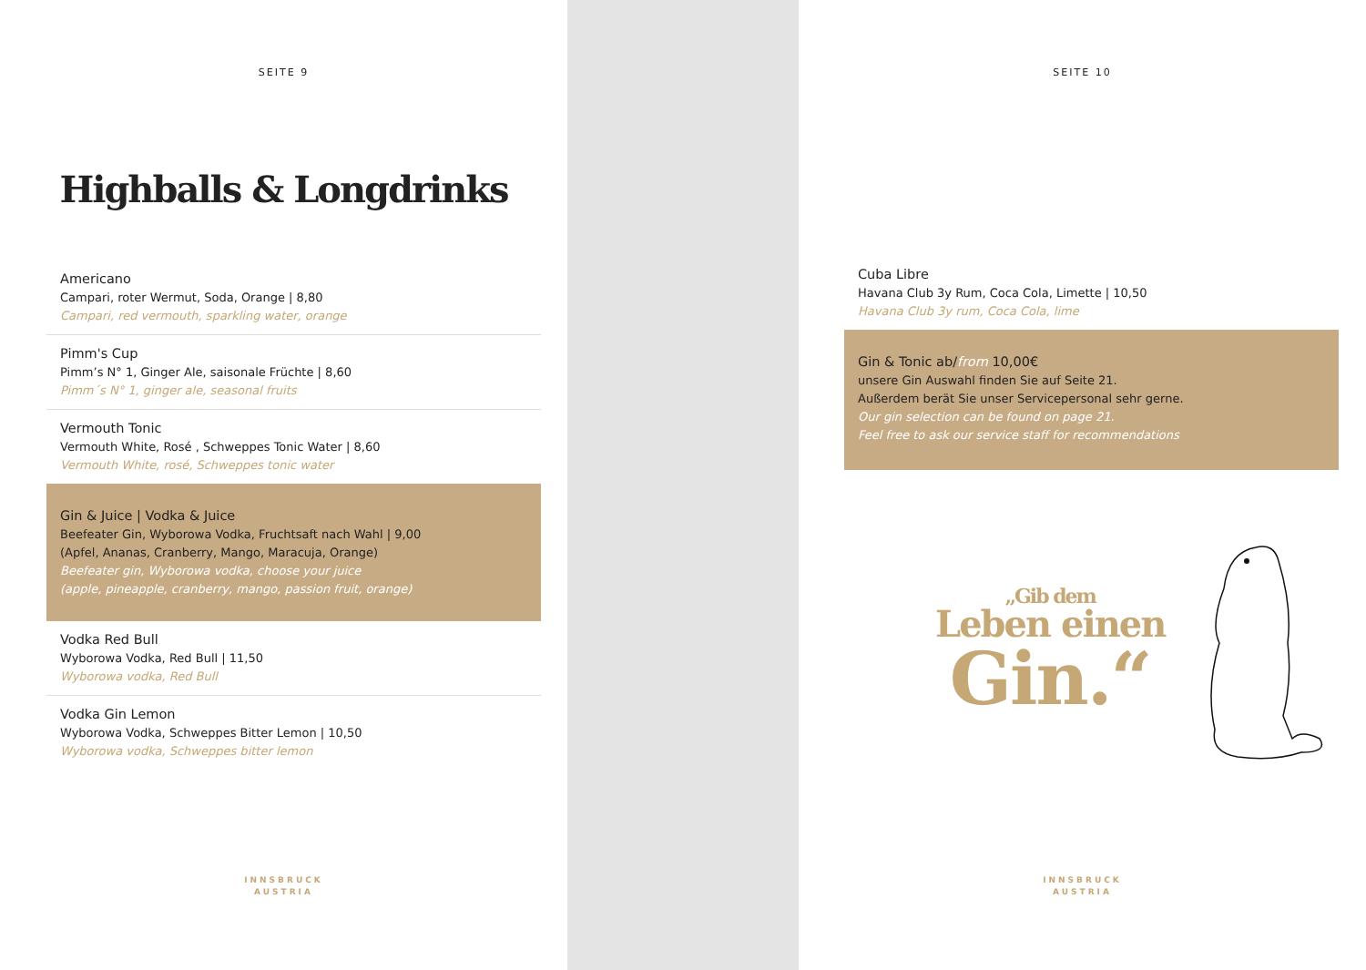SEITE 9
Highballs & Longdrinks
Americano
Campari, roter Wermut, Soda, Orange | 8,80
Campari, red vermouth, sparkling water, orange
Pimm's Cup
Pimm’s N° 1, Ginger Ale, saisonale Früchte | 8,60
Pimm´s N° 1, ginger ale, seasonal fruits
Vermouth Tonic
Vermouth White, Rosé , Schweppes Tonic Water | 8,60
Vermouth White, rosé, Schweppes tonic water
Gin & Juice | Vodka & Juice
Beefeater Gin, Wyborowa Vodka, Fruchtsaft nach Wahl | 9,00
(Apfel, Ananas, Cranberry, Mango, Maracuja, Orange)
Beefeater gin, Wyborowa vodka, choose your juice
(apple, pineapple, cranberry, mango, passion fruit, orange)
Vodka Red Bull
Wyborowa Vodka, Red Bull | 11,50
Wyborowa vodka, Red Bull
Vodka Gin Lemon
Wyborowa Vodka, Schweppes Bitter Lemon | 10,50
Wyborowa vodka, Schweppes bitter lemon
INNSBRUCK
AUSTRIA
SEITE 10
Cuba Libre
Havana Club 3y Rum, Coca Cola, Limette | 10,50
Havana Club 3y rum, Coca Cola, lime
Gin & Tonic ab/from 10,00€
unsere Gin Auswahl finden Sie auf Seite 21.
Außerdem berät Sie unser Servicepersonal sehr gerne.
Our gin selection can be found on page 21.
Feel free to ask our service staff for recommendations
„Gib dem
Leben einen
Gin.“
INNSBRUCK
AUSTRIA